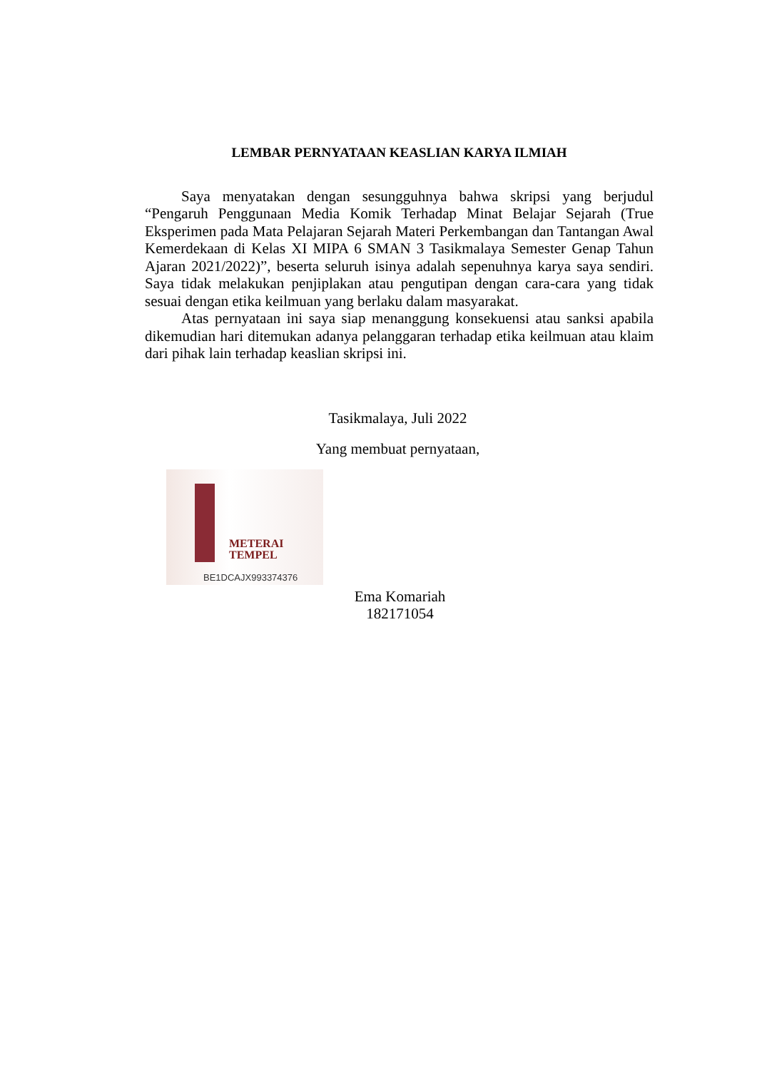LEMBAR PERNYATAAN KEASLIAN KARYA ILMIAH
Saya menyatakan dengan sesungguhnya bahwa skripsi yang berjudul “Pengaruh Penggunaan Media Komik Terhadap Minat Belajar Sejarah (True Eksperimen pada Mata Pelajaran Sejarah Materi Perkembangan dan Tantangan Awal Kemerdekaan di Kelas XI MIPA 6 SMAN 3 Tasikmalaya Semester Genap Tahun Ajaran 2021/2022)”, beserta seluruh isinya adalah sepenuhnya karya saya sendiri. Saya tidak melakukan penjiplakan atau pengutipan dengan cara-cara yang tidak sesuai dengan etika keilmuan yang berlaku dalam masyarakat.
Atas pernyataan ini saya siap menanggung konsekuensi atau sanksi apabila dikemudian hari ditemukan adanya pelanggaran terhadap etika keilmuan atau klaim dari pihak lain terhadap keaslian skripsi ini.
Tasikmalaya, Juli 2022
Yang membuat pernyataan,
METERAI
TEMPEL
BE1DCAJX993374376
Ema Komariah
182171054